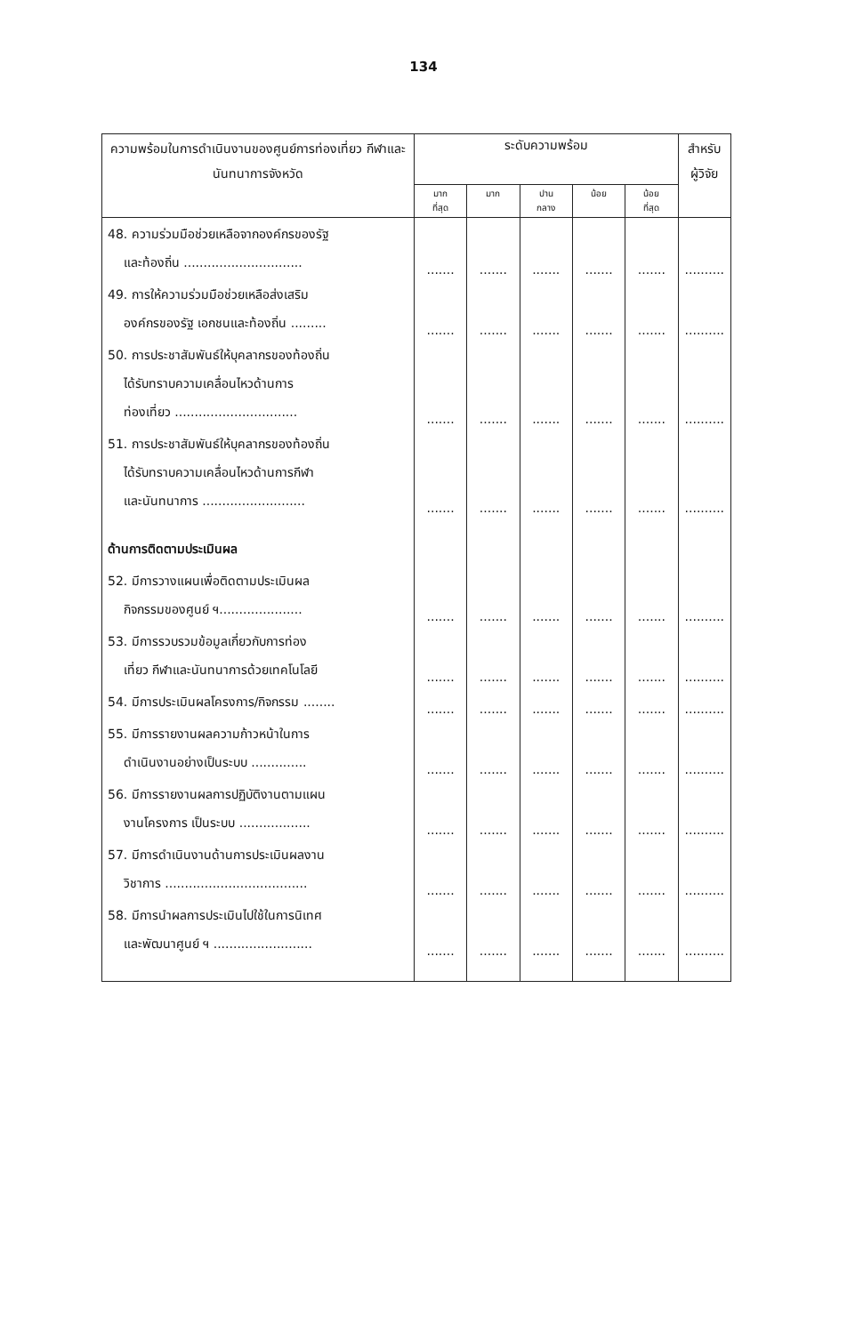134
| ความพร้อมในการดำเนินงานของศูนย์การท่องเที่ยว กีฬาและนันทนาการจังหวัด | ระดับความพร้อม | | | | | สำหรับ ผู้วิจัย |
| --- | --- | --- | --- | --- | --- | --- |
| | มาก ที่สุด | มาก | ปาน กลาง | น้อย | น้อย ที่สุด | |
| 48. ความร่วมมือช่วยเหลือจากองค์กรของรัฐ และท้องถิ่น .............................. | ....... | ....... | ....... | ....... | ....... | .......... |
| 49. การให้ความร่วมมือช่วยเหลือส่งเสริม องค์กรของรัฐ เอกชนและท้องถิ่น ......... | ....... | ....... | ....... | ....... | ....... | .......... |
| 50. การประชาสัมพันธ์ให้บุคลากรของท้องถิ่น ได้รับทราบความเคลื่อนไหวด้านการ ท่องเที่ยว ............................... | ....... | ....... | ....... | ....... | ....... | .......... |
| 51. การประชาสัมพันธ์ให้บุคลากรของท้องถิ่น ได้รับทราบความเคลื่อนไหวด้านการกีฬา และนันทนาการ .......................... | ....... | ....... | ....... | ....... | ....... | .......... |
| ด้านการติดตามประเมินผล | | | | | | |
| 52. มีการวางแผนเพื่อติดตามประเมินผล กิจกรรมของศูนย์ ฯ..................... | ....... | ....... | ....... | ....... | ....... | .......... |
| 53. มีการรวบรวมข้อมูลเกี่ยวกับการท่อง เที่ยว กีฬาและนันทนาการด้วยเทคโนโลยี | ....... | ....... | ....... | ....... | ....... | .......... |
| 54. มีการประเมินผลโครงการ/กิจกรรม ........ | ....... | ....... | ....... | ....... | ....... | .......... |
| 55. มีการรายงานผลความก้าวหน้าในการ ดำเนินงานอย่างเป็นระบบ .............. | ....... | ....... | ....... | ....... | ....... | .......... |
| 56. มีการรายงานผลการปฏิบัติงานตามแผน งานโครงการ เป็นระบบ .................. | ....... | ....... | ....... | ....... | ....... | .......... |
| 57. มีการดำเนินงานด้านการประเมินผลงาน วิชาการ .................................... | ....... | ....... | ....... | ....... | ....... | .......... |
| 58. มีการนำผลการประเมินไปใช้ในการนิเทศ และพัฒนาศูนย์ ฯ ......................... | ....... | ....... | ....... | ....... | ....... | .......... |